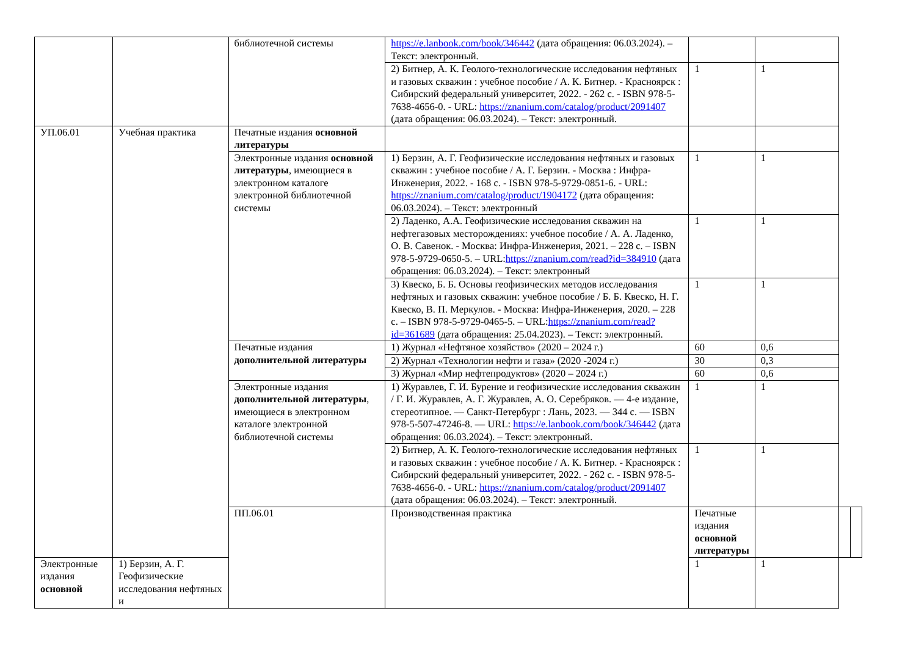| | | библиотечной системы | https://e.lanbook.com/book/346442 (дата обращения: 06.03.2024). – Текст: электронный. | | | | |
| | | | 2) Битнер, А. К. Геолого-технологические исследования нефтяных и газовых скважин : учебное пособие / А. К. Битнер. - Красноярск : Сибирский федеральный университет, 2022. - 262 с. - ISBN 978-5-7638-4656-0. - URL: https://znanium.com/catalog/product/2091407 (дата обращения: 06.03.2024). – Текст: электронный. | 1 | 1 | | |
| УП.06.01 | Учебная практика | Печатные издания основной литературы | | | | | |
| | | Электронные издания основной литературы , имеющиеся в электронном каталоге электронной библиотечной системы | 1) Берзин, А. Г. Геофизические исследования нефтяных и газовых скважин : учебное пособие / А. Г. Берзин. - Москва : Инфра-Инженерия, 2022. - 168 с. - ISBN 978-5-9729-0851-6. - URL: https://znanium.com/catalog/product/1904172 (дата обращения: 06.03.2024). – Текст: электронный | 1 | 1 | | |
| | | | 2) Ладенко, А.А. Геофизические исследования скважин на нефтегазовых месторождениях: учебное пособие / А. А. Ладенко, О. В. Савенок. - Москва: Инфра-Инженерия, 2021. – 228 с. – ISBN 978-5-9729-0650-5. – URL: https://znanium.com/read?id=384910 (дата обращения: 06.03.2024). – Текст: электронный | 1 | 1 | | |
| | | | 3) Квеско, Б. Б. Основы геофизических методов исследования нефтяных и газовых скважин: учебное пособие / Б. Б. Квеско, Н. Г. Квеско, В. П. Меркулов. - Москва: Инфра-Инженерия, 2020. – 228 с. – ISBN 978-5-9729-0465-5. – URL: https://znanium.com/read?id=361689 (дата обращения: 25.04.2023). – Текст: электронный. | 1 | 1 | | |
| | | Печатные издания дополнительной литературы | 1) Журнал «Нефтяное хозяйство» (2020 – 2024 г.) | 60 | 0,6 | | |
| | | | 2) Журнал «Технологии нефти и газа» (2020 -2024 г.) | 30 | 0,3 | | |
| | | | 3) Журнал «Мир нефтепродуктов» (2020 – 2024 г.) | 60 | 0,6 | | |
| | | Электронные издания дополнительной литературы , имеющиеся в электронном каталоге электронной библиотечной системы | 1) Журавлев, Г. И. Бурение и геофизические исследования скважин / Г. И. Журавлев, А. Г. Журавлев, А. О. Серебряков. — 4-е издание, стереотипное. — Санкт-Петербург : Лань, 2023. — 344 с. — ISBN 978-5-507-47246-8. — URL: https://e.lanbook.com/book/346442 (дата обращения: 06.03.2024). – Текст: электронный. | 1 | 1 | | |
| | | | 2) Битнер, А. К. Геолого-технологические исследования нефтяных и газовых скважин : учебное пособие / А. К. Битнер. - Красноярск : Сибирский федеральный университет, 2022. - 262 с. - ISBN 978-5-7638-4656-0. - URL: https://znanium.com/catalog/product/2091407 (дата обращения: 06.03.2024). – Текст: электронный. | 1 | 1 | | |
| | | ПП.06.01 | Производственная практика | Печатные издания основной литературы | | | |
| Электронные издания основной | 1) Берзин, А. Г. Геофизические исследования нефтяных и | | | 1 | 1 | | |